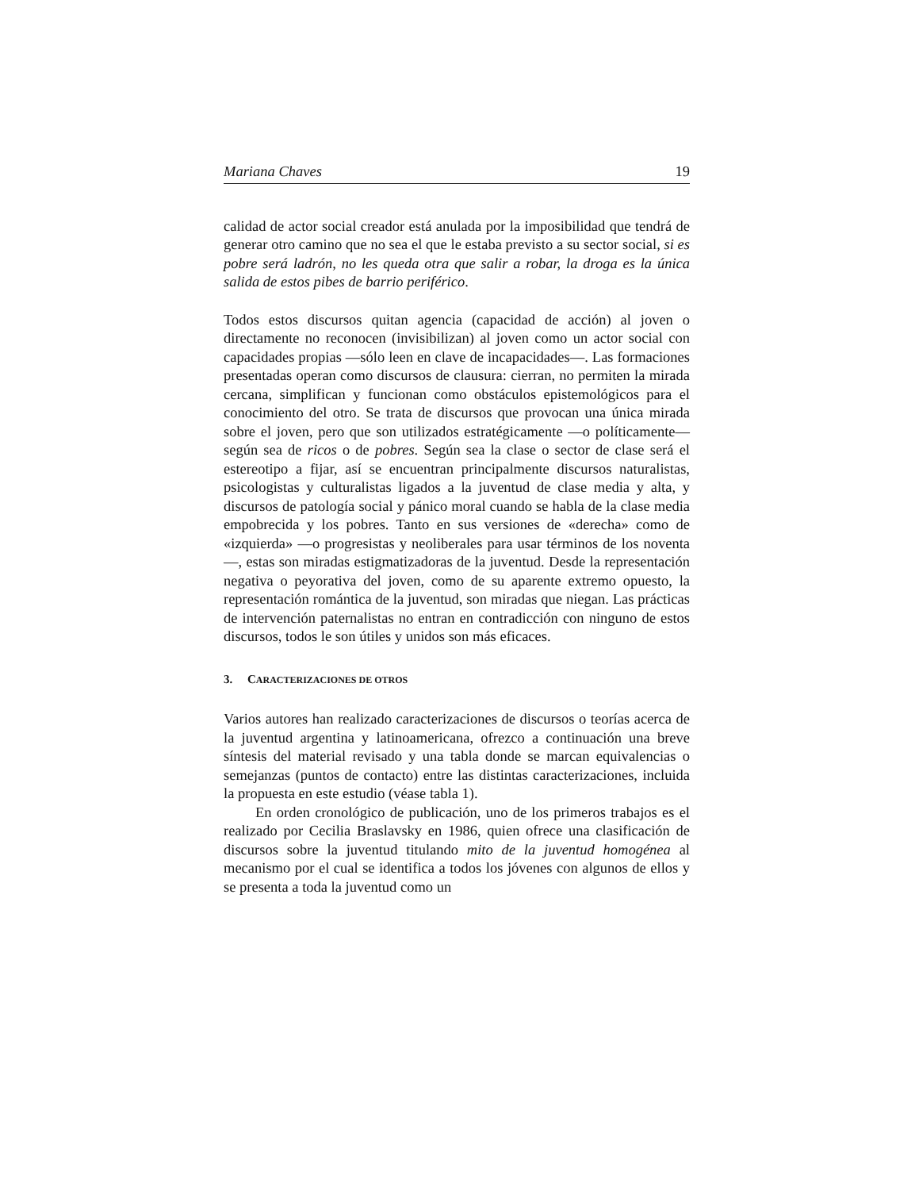Mariana Chaves 19
calidad de actor social creador está anulada por la imposibilidad que tendrá de generar otro camino que no sea el que le estaba previsto a su sector social, si es pobre será ladrón, no les queda otra que salir a robar, la droga es la única salida de estos pibes de barrio periférico.
Todos estos discursos quitan agencia (capacidad de acción) al joven o directamente no reconocen (invisibilizan) al joven como un actor social con capacidades propias —sólo leen en clave de incapacidades—. Las formaciones presentadas operan como discursos de clausura: cierran, no permiten la mirada cercana, simplifican y funcionan como obstáculos epistemológicos para el conocimiento del otro. Se trata de discursos que provocan una única mirada sobre el joven, pero que son utilizados estratégicamente —o políticamente— según sea de ricos o de pobres. Según sea la clase o sector de clase será el estereotipo a fijar, así se encuentran principalmente discursos naturalistas, psicologistas y culturalistas ligados a la juventud de clase media y alta, y discursos de patología social y pánico moral cuando se habla de la clase media empobrecida y los pobres. Tanto en sus versiones de «derecha» como de «izquierda» —o progresistas y neoliberales para usar términos de los noventa—, estas son miradas estigmatizadoras de la juventud. Desde la representación negativa o peyorativa del joven, como de su aparente extremo opuesto, la representación romántica de la juventud, son miradas que niegan. Las prácticas de intervención paternalistas no entran en contradicción con ninguno de estos discursos, todos le son útiles y unidos son más eficaces.
3. CARACTERIZACIONES DE OTROS
Varios autores han realizado caracterizaciones de discursos o teorías acerca de la juventud argentina y latinoamericana, ofrezco a continuación una breve síntesis del material revisado y una tabla donde se marcan equivalencias o semejanzas (puntos de contacto) entre las distintas caracterizaciones, incluida la propuesta en este estudio (véase tabla 1).
En orden cronológico de publicación, uno de los primeros trabajos es el realizado por Cecilia Braslavsky en 1986, quien ofrece una clasificación de discursos sobre la juventud titulando mito de la juventud homogénea al mecanismo por el cual se identifica a todos los jóvenes con algunos de ellos y se presenta a toda la juventud como un